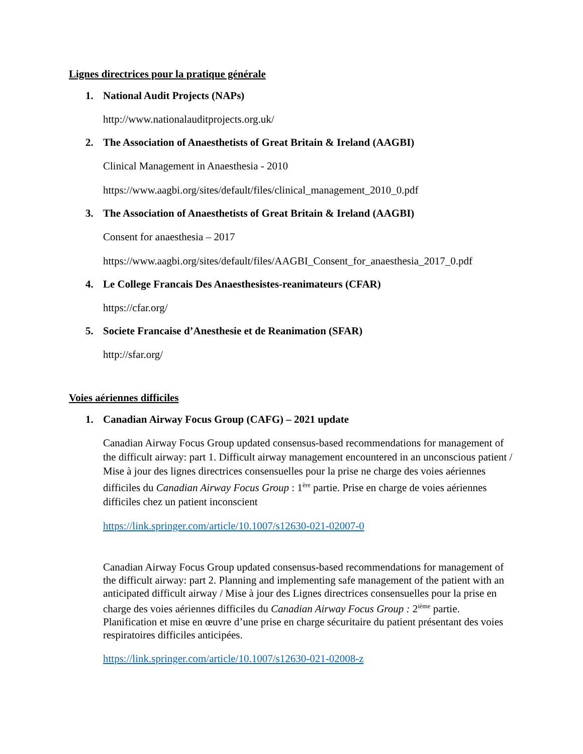Lignes directrices pour la pratique générale
1. National Audit Projects (NAPs)
http://www.nationalauditprojects.org.uk/
2. The Association of Anaesthetists of Great Britain & Ireland (AAGBI)
Clinical Management in Anaesthesia - 2010
https://www.aagbi.org/sites/default/files/clinical_management_2010_0.pdf
3. The Association of Anaesthetists of Great Britain & Ireland (AAGBI)
Consent for anaesthesia – 2017
https://www.aagbi.org/sites/default/files/AAGBI_Consent_for_anaesthesia_2017_0.pdf
4. Le College Francais Des Anaesthesistes-reanimateurs (CFAR)
https://cfar.org/
5. Societe Francaise d’Anesthesie et de Reanimation (SFAR)
http://sfar.org/
Voies aériennes difficiles
1. Canadian Airway Focus Group (CAFG) – 2021 update
Canadian Airway Focus Group updated consensus-based recommendations for management of the difficult airway: part 1. Difficult airway management encountered in an unconscious patient / Mise à jour des lignes directrices consensuelles pour la prise ne charge des voies aériennes difficiles du Canadian Airway Focus Group : 1<sup>ère</sup> partie. Prise en charge de voies aériennes difficiles chez un patient inconscient
https://link.springer.com/article/10.1007/s12630-021-02007-0
Canadian Airway Focus Group updated consensus-based recommendations for management of the difficult airway: part 2. Planning and implementing safe management of the patient with an anticipated difficult airway / Mise à jour des Lignes directrices consensuelles pour la prise en charge des voies aériennes difficiles du Canadian Airway Focus Group : 2<sup>ième</sup> partie. Planification et mise en œuvre d’une prise en charge sécuritaire du patient présentant des voies respiratoires difficiles anticipées.
https://link.springer.com/article/10.1007/s12630-021-02008-z